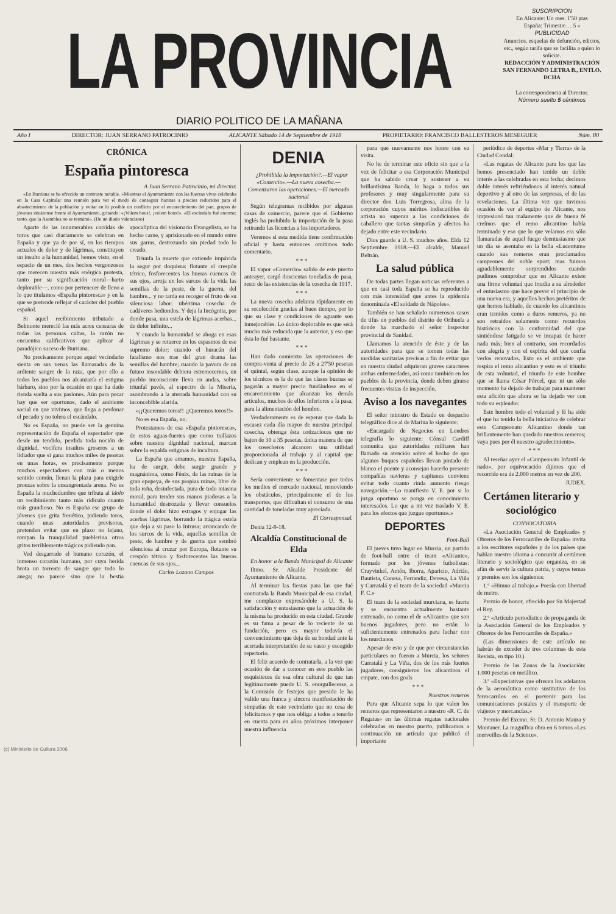LA PROVINCIA
DIARIO POLITICO DE LA MAÑANA
SUSCRIPCION
En Alicante: Un mes. 1'50 ptas
España: Trimestre . . 5 »
PUBLICIDAD
Anuncios, esquelas de defunción, edictos, etc., según tarifa que se facilita a quien lo solicite.
REDACCIÓN Y ADMINISTRACIÓN
SAN FERNANDO LETRA B., ENTLO. DCHA
La correspondencia al Director.
Número suelto 5 céntimos
Año I DIRECTOR: JUAN SERRANO PATROCINIO ALICANTE Sábado 14 de Septiembre de 1918 PROPIETARIO: FRANCISCO BALLESTEROS MESEGUER Núm. 80
CRÓNICA
España pintoresca
A Juan Serrano Patrocinio, mi director.
«En Burriana se ha ofrecido un contraste notable. »Mientras el Ayuntamiento con las fuerzas vivas celebraba en la Casa Capitular una reunión para ver el modo de conseguir harinas a precios reducidos para el abastecimiento de la población y evitar en lo posible un conflicto por el encarecimiento del pan, grupos de jóvenes situáronse frente al Ayuntamiento, gritando: «¡Volem bous!, ¡volem bous!». »El escándalo fué enorme; tanto, que la Asamblea no se terminó». (De un diario valenciano)
Aparte de las innumerables corridas de toros que casi diariamente se celebran en España y que ya de por sí, en los tiempos actuales de dolor y de lágrimas, constituyen un insulto a la humanidad, hemos visto, en el espacio de un mes, dos hechos vergonzosos que merecen nuestra más enérgica protesta, tanto por su significación moral—harto deplorable—, como por pertenecer de lleno a lo que titulamos «España pintoresca» y en la que se pretende reflejar el carácter del pueblo español.
Si aquel recibimiento tributado a Belmonte mereció las más acres censuras de todas las personas cultas, la razón no encuentra calificativos que aplicar al paradójico suceso de Burriana.
No precisamente porque aquel vecindario sienta en sus venas las llamaradas de la ardiente sangre de la raza, que por ello a todos los pueblos nos alcanzaría el estigma bárbaro, sino por la ocasión en que ha dado rienda suelta a sus pasiones. Aún para pecar hay que ser oportunos, dado el ambiente social en que vivimos, que llega a perdonar el pecado y no tolera el escándalo.
No es España, no puede ser la genuina representación de España el espectador que desde un tendido, perdida toda noción de dignidad, vocifera insultos groseros a un lidiador que si gana muchos miles de pesetas en unas horas, es precisamente porque muchos espectadores con más o menos sentido común, llenan la plaza para exigirle proezas sobre la ensangrentada arena. No es España la muchedumbre que tributa al ídolo un recibimiento tanto más ridículo cuanto más grandioso. No es España ese grupo de jóvenes que grita frenético, pidiendo toros, cuando unas autoridades previsoras, pretenden evitar que en plazo no lejano, rompan la tranquilidad pueblerina otros gritos terriblemente trágicos pidiendo pan.
Ved desgarrado el humano corazón, el inmenso corazón humano, por cuya herida brota un torrente de sangre que todo lo anega; no parece sino que la bestia apocalíptica del visionario Evangelista, se ha hecho carne, y aprisionado en el mundo entre sus garras, destrozando sin piedad todo lo creado.
Triunfa la muerte que extiende impávida la segur por doquiera: flotante el crespón tétrico, fosforecentes las hueras cuencas de sus ojos, arroja en los surcos de la vida las semillas de la peste, de la guerra, del hambre... y no tarda en recoger el fruto de su silenciosa labor: ubérrima cosecha de cadáveres hediondos. Y deja la Incógnita, por donde pasa, una estela de lágrimas acerbas... de dolor infinito...
Y cuando la humanidad se ahoga en esas lágrimas y se retuerce en los espasmos de ese supremo dolor; cuando el huracán del fatalismo nos trae del gran drama las semillas del hambre; cuando la pavura de un futuro insondable debiera estremecernos, un pueblo inconsciente lleva en andas, sobre triunfal pavés, al espectro de la Miseria, asombrando a la aterrada humanidad con su inconcebible alarida.
«¡¡Queremos toros!! ¡¡Queremos toros!!»
No es esa España, no.
Protestamos de esa «España pintoresca», de estos aguas-fuertes que como trallazos sobre nuestra dignidad nacional, marcan sobre la espalda estigmas de incultura.
La España que amamos, nuestra España, ha de surgir, debe surgir grande y magnánima, como Fénix, de las ruinas de la gran epopeya, de sus propias ruinas, libre de toda roña, desinfectada, pura de todo miasma moral, para tender sus manos piadosas a la humanidad destrozada y llevar consuelos donde el dolor hizo estragos y enjugar las acerbas lágrimas, borrando la trágica estela que deja a su paso la Intrusa; arrancando de los surcos de la vida, aquellas semillas de peste, de hambre y de guerra que sembró silenciosa al cruzar por Europa, flotante su crespón tétrico y fosforecentes las hueras cuencas de sus ojos...
Carlos Lozano Campos
DENIA
¿Prohibida la importación?.—El vapor «Comercio».—La nueva cosecha.—Comenzaron las operaciones.—El mercado nacional
Según telegramas recibidos por algunas casas de comercio, parece que el Gobierno inglés ha prohibido la importación de la pasa retirando las licencias a los importadores.
Veremos si esta medida tiene confirmación oficial y hasta entonces omitimos todo comentario.
* * *
El vapor «Comercio» salido de este puerto anteayer, cargó doscientas toneladas de pasa, resto de las existencias de la cosecha de 1917.
* * *
La nueva cosecha adelanta rápidamente en su recolección gracias al buen tiempo, por lo que su clase y condiciones de aguante son inmejorables. Lo único deplorable es que será mucho más reducida que la anterior, y eso que ésta lo fué bastante.
* * *
Han dado comienzo las operaciones de compra-venta al precio de 26 a 27'50 pesetas el quintal, según clase, aunque la opinión de los técnicos es la de que las clases buenas se pagarán a mayor precio fundándose en el encarecimiento que alcanzan los demás artículos, muchos de ellos inferiores a la pasa, para la alimentación del hombre.
Verdaderamente es de esperar que dada la escasez cada día mayor de nuestra principal cosecha, obtenga ésta cotizacioces que no bajen de 30 a 35 pesetas, única manera de que los cosecheros alcancen una utilidad proporcionada al trabajo y al capital que dedican y emplean en la producción.
* * *
Sería conveniente se fomentase por todos los medios el mercado nacional, removiendo los obstáculos, principalmente el de los transportes, que dificultan el consumo de una cantidad de toneladas muy apreciada.
El Corresponsal.
Denia 12-9-18.
Alcaldía Constitucional de Elda
En honor a la Banda Municipal de Alicante
Iltmo. Sr. Alcalde Presidente del Ayuntamiento de Alicante.
Al terminar las fiestas para las que fué contratada la Banda Municipal de esa ciudad, me complazco expresándole a U. S. la satisfacción y entusiasmo que la actuación de la misma ha producido en esta ciudad. Grande es su fama a pesar de lo reciente de su fundación, pero es mayor todavía el convencimiento que deja de su bondad ante la acertada interpretación de su vasto y escogido repertorio.
El feliz acuerdo de contratarla, a la vez que ocasión de dar a conocer en este pueblo las esquisiteces de esa obra cultural de que tan legítimamente puede U. S. enorgullecerse, a la Comisión de festejos que presido le ha valido una franca y sincera manifestación de simpatías de este vecindario que no cesa de felicitarnos y que nos obliga a todos a tenerlo en cuenta para en años próximos interponer nuestra influencia
para que nuevamente nos honre con su visita.
No he de terminar este oficio sin que a la vez de felicitar a esa Corporación Municipal que ha sabido crear y sostener a su brillantísima Banda, lo haga a todos sus profesores y muy singularmente para su director don Luis Torregrosa, alma de la corporación cuyos méritos indiscutibles de artista no superan a las condiciones de caballero que tantas simpatías y afectos ha dejado entre este vecindario.
Dios guarde a U. S. muchos años. Elda 12 Septiembre 1918.—El alcalde, Manuel Beltrán.
La salud pública
De todas partes llegan noticias referentes a que en casi toda España se ha reproducido con más intensidad que antes la epidemia denominada «El soldado de Nápoles».
También se han señalado numerosos casos de tifus en pueblos del distrito de Orihuela a donde ha marchado el señor Inspector provincial de Sanidad.
Llamamos la atención de éste y de las autoridades para que se tomen todas las medidas sanitarias precisas a fin de evitar que en nuestra ciudad adquieran graves caracteres ambas enfermedades, así como también en los pueblos de la provincia, donde deben girarse frecuentes visitas de inspección.
Aviso a los navegantes
El señor ministro de Estado en despacho telegráfico dice al de Marina lo siguiente:
«Encargado de Negocios en Londres telegrafía lo siguiente: Cónsul Cardiff comunica que autoridades militares han llamado su atención sobre el hecho de que algunos buques españoles llevan pintado de blanco el puente y aconsejan hacerlo presente compañías navieras y capitanes conviene evitar todo cuanto rinda aumento riesgo navegación.—Lo manifiesto V. E. por si lo juzga oportuno se ponga en conocimiento interesados. Lo que a mi vez traslado V. E. para los efectos que juzgue oportunos.»
DEPORTES
Foot-Ball
El jueves tuvo lugar en Murcia, un partido de foot-ball entre el team «Alicante», formado por los jóvenes futbolistas: Crayvinkel, Antón, Iborra, Aparicio, Adrián, Bautista, Conesa, Ferrandiz, Devesa, La Viña y Carratalá y el team de la sociedad «Murcia F. C.»
El team de la sociedad murciana, es fuerte y se encuentra actualmente bastante entrenado, no como el de «Alicante» que son buenos jugadores, pero no están lo suficientemente entrenados para luchar con los murcianos
Apesar de esto y de que por circunstancias particulares no fueron a Murcia, los señores Carratalá y La Viña, dos de los más fuertes jugadores, consiguieron los alicantinos el empate, con dos goals
* * *
Nuestros remeros
Para que Alicante sepa lo que valen los remeros que representaron a nuestro «R. C. de Regatas» en las últimas regatas nacionales celebradas en nuestro puerto, publicamos a continuación un artículo que publicó el importante
periódico de deportes «Mar y Tierra» de la Ciudad Condal:
«Las regatas de Alicante para los que las hemos presenciado han tenido un doble interés a las celebradas en esta fecha; decimos doble interés refiriéndonos al interés natural deportivo y al otro de las sorpresas, el de las revelaciones. La última vez que tuvimos ocasión de ver al equipo de Alicante, nos impresionó tan malamente que de buena fé creímos que el remo alicantino había terminado y eso que lo que veíamos era sólo llamaradas de aquel fuego deentusiasmo que un día se asentaba en la bella «Lucentum» cuando sus remeros eran proclamados campeones del noble sport; mas fuimos agradablemente sorprendidos cuando pudimos comprobar que en Alicante existe una firme voluntad que irradia a su alrededor el entusiasmo que hace prever el principio de una nueva era, y aquellos hechos pretéritos de que hemos hablado, de cuando los alicantinos eran temidos como a duros remeros, ya no son retraídos solamente como recuerdos históricos con la conformidad del que sintiéndose fatigado se ve incapaz de hacer nada más; bien al contrario, son recordados con alegría y con el espíritu del que confía verlos renovados. Esto es el ambiente que respira el remo alicantino y esto es el triunfo de esta voluntad, el triunfo de este hombre que se llama César Pórcel, que ni un sólo momento ha dejado de trabajar para mantener esta afición que ahora se ha dejado ver con todo su esplendor.
Este hombre todo el voluntad y fé ha sido el que ha tenido la bella iniciativa de celebrar este Campeonato Alicantino donde tan brillantemente han quedado nuestros remeros; vaya pues por él nuestro agradecimiento».
* * *
Al reseñar ayer el «Campeonato Infantil de nado», por equivocación dijimos que el recorrido era de 2.000 metros en vez de 200.
JUDEX.
Certámen literario y sociológico
CONVOCATORIA
«La Asociación General de Empleados y Obreros de los Ferrocarriles de España» invita a los escritores españoles y de los países que hablan nuestro idioma a concurrir al certámen literario y sociológico que organiza, en su afán de servir la cultura patria, y cuyos temas y premios son los siguientes:
1.º «Himno al trabajo.» Poesía con libertad de metro.
Premio de honor, ofrecido por Su Majestad el Rey.
2.º «Artículo periodístico de propaganda de la Asociación General de los Empleados y Obreros de los Ferrocarriles de España.»
(Las dimensiones de este artículo no habrán de exceder de tres columnas de esta Revista, en tipo 10.)
Premio de las Zonas de la Asociación: 1.000 pesetas en metálico.
3.º «Expeciativas que ofrecen los adelantos de la aeronáutica como sustitutivo de los ferrocarriles en el porvenir para las comunicaciones postales y el transporte de viajeros y mercancías.»
Premio del Excmo. Sr. D. Antonio Maura y Montaner. La magnífica obra en 6 tomos «Les merveilles de la Science».
(c) Ministerio de Cultura 2006